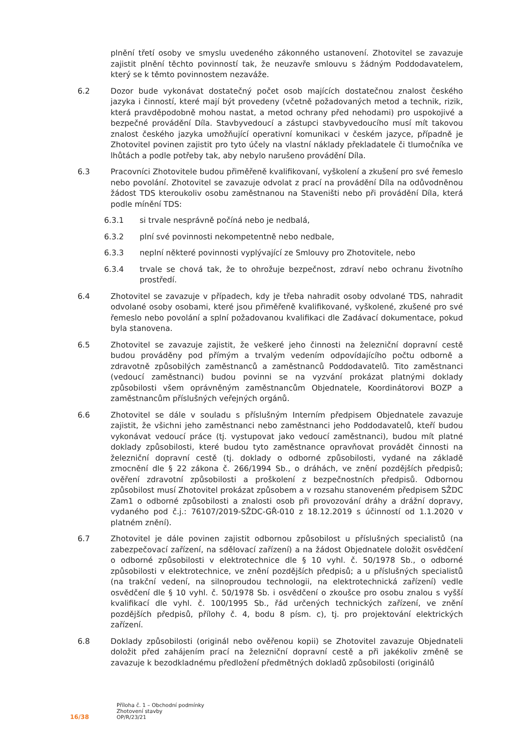plnění třetí osoby ve smyslu uvedeného zákonného ustanovení. Zhotovitel se zavazuje zajistit plnění těchto povinností tak, že neuzavře smlouvu s žádným Poddodavatelem, který se k těmto povinnostem nezaváže.
6.2 Dozor bude vykonávat dostatečný počet osob majících dostatečnou znalost českého jazyka i činností, které mají být provedeny (včetně požadovaných metod a technik, rizik, která pravděpodobně mohou nastat, a metod ochrany před nehodami) pro uspokojivé a bezpečné provádění Díla. Stavbyvedoucí a zástupci stavbyvedoucího musí mít takovou znalost českého jazyka umožňující operativní komunikaci v českém jazyce, případně je Zhotovitel povinen zajistit pro tyto účely na vlastní náklady překladatele či tlumočníka ve lhůtách a podle potřeby tak, aby nebylo narušeno provádění Díla.
6.3 Pracovníci Zhotovitele budou přiměřeně kvalifikovaní, vyškolení a zkušení pro své řemeslo nebo povolání. Zhotovitel se zavazuje odvolat z prací na provádění Díla na odůvodněnou žádost TDS kteroukoliv osobu zaměstnanou na Staveništi nebo při provádění Díla, která podle mínění TDS:
6.3.1 si trvale nesprávně počíná nebo je nedbalá,
6.3.2 plní své povinnosti nekompetentně nebo nedbale,
6.3.3 neplní některé povinnosti vyplývající ze Smlouvy pro Zhotovitele, nebo
6.3.4 trvale se chová tak, že to ohrožuje bezpečnost, zdraví nebo ochranu životního prostředí.
6.4 Zhotovitel se zavazuje v případech, kdy je třeba nahradit osoby odvolané TDS, nahradit odvolané osoby osobami, které jsou přiměřeně kvalifikované, vyškolené, zkušené pro své řemeslo nebo povolání a splní požadovanou kvalifikaci dle Zadávací dokumentace, pokud byla stanovena.
6.5 Zhotovitel se zavazuje zajistit, že veškeré jeho činnosti na železniční dopravní cestě budou prováděny pod přímým a trvalým vedením odpovídajícího počtu odborně a zdravotně způsobilých zaměstnanců a zaměstnanců Poddodavatelů. Tito zaměstnanci (vedoucí zaměstnanci) budou povinni se na vyzvání prokázat platnými doklady způsobilosti všem oprávněným zaměstnancům Objednatele, Koordinátorovi BOZP a zaměstnancům příslušných veřejných orgánů.
6.6 Zhotovitel se dále v souladu s příslušným Interním předpisem Objednatele zavazuje zajistit, že všichni jeho zaměstnanci nebo zaměstnanci jeho Poddodavatelů, kteří budou vykonávat vedoucí práce (tj. vystupovat jako vedoucí zaměstnanci), budou mít platné doklady způsobilosti, které budou tyto zaměstnance opravňovat provádět činnosti na železniční dopravní cestě (tj. doklady o odborné způsobilosti, vydané na základě zmocnění dle § 22 zákona č. 266/1994 Sb., o dráhách, ve znění pozdějších předpisů; ověření zdravotní způsobilosti a proškolení z bezpečnostních předpisů. Odbornou způsobilost musí Zhotovitel prokázat způsobem a v rozsahu stanoveném předpisem SŽDC Zam1 o odborné způsobilosti a znalosti osob při provozování dráhy a drážní dopravy, vydaného pod č.j.: 76107/2019-SŽDC-GŘ-010 z 18.12.2019 s účinností od 1.1.2020 v platném znění).
6.7 Zhotovitel je dále povinen zajistit odbornou způsobilost u příslušných specialistů (na zabezpečovací zařízení, na sdělovací zařízení) a na žádost Objednatele doložit osvědčení o odborné způsobilosti v elektrotechnice dle § 10 vyhl. č. 50/1978 Sb., o odborné způsobilosti v elektrotechnice, ve znění pozdějších předpisů; a u příslušných specialistů (na trakční vedení, na silnoproudou technologii, na elektrotechnická zařízení) vedle osvědčení dle § 10 vyhl. č. 50/1978 Sb. i osvědčení o zkoušce pro osobu znalou s vyšší kvalifikací dle vyhl. č. 100/1995 Sb., řád určených technických zařízení, ve znění pozdějších předpisů, přílohy č. 4, bodu 8 písm. c), tj. pro projektování elektrických zařízení.
6.8 Doklady způsobilosti (originál nebo ověřenou kopii) se Zhotovitel zavazuje Objednateli doložit před zahájením prací na železniční dopravní cestě a při jakékoliv změně se zavazuje k bezodkladnému předložení předmětných dokladů způsobilosti (originálů
16/38
Příloha č. 1 – Obchodní podmínky
Zhotovení stavby
OP/R/23/21